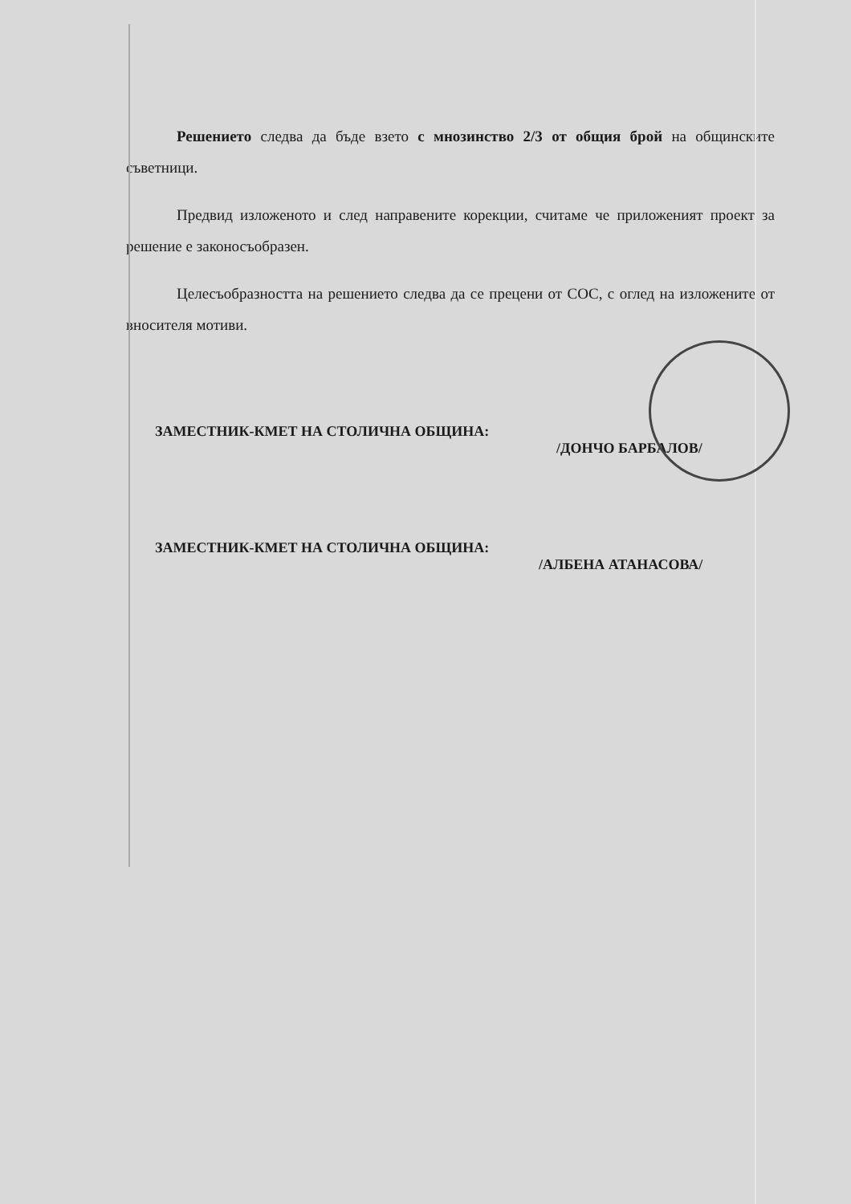Решението следва да бъде взето с мнозинство 2/3 от общия брой на общинските съветници.
Предвид изложеното и след направените корекции, считаме че приложеният проект за решение е законосъобразен.
Целесъобразността на решението следва да се прецени от СОС, с оглед на изложените от вносителя мотиви.
ЗАМЕСТНИК-КМЕТ НА СТОЛИЧНА ОБЩИНА:
/ДОНЧО БАРБАЛОВ/
ЗАМЕСТНИК-КМЕТ НА СТОЛИЧНА ОБЩИНА:
/АЛБЕНА АТАНАСОВА/